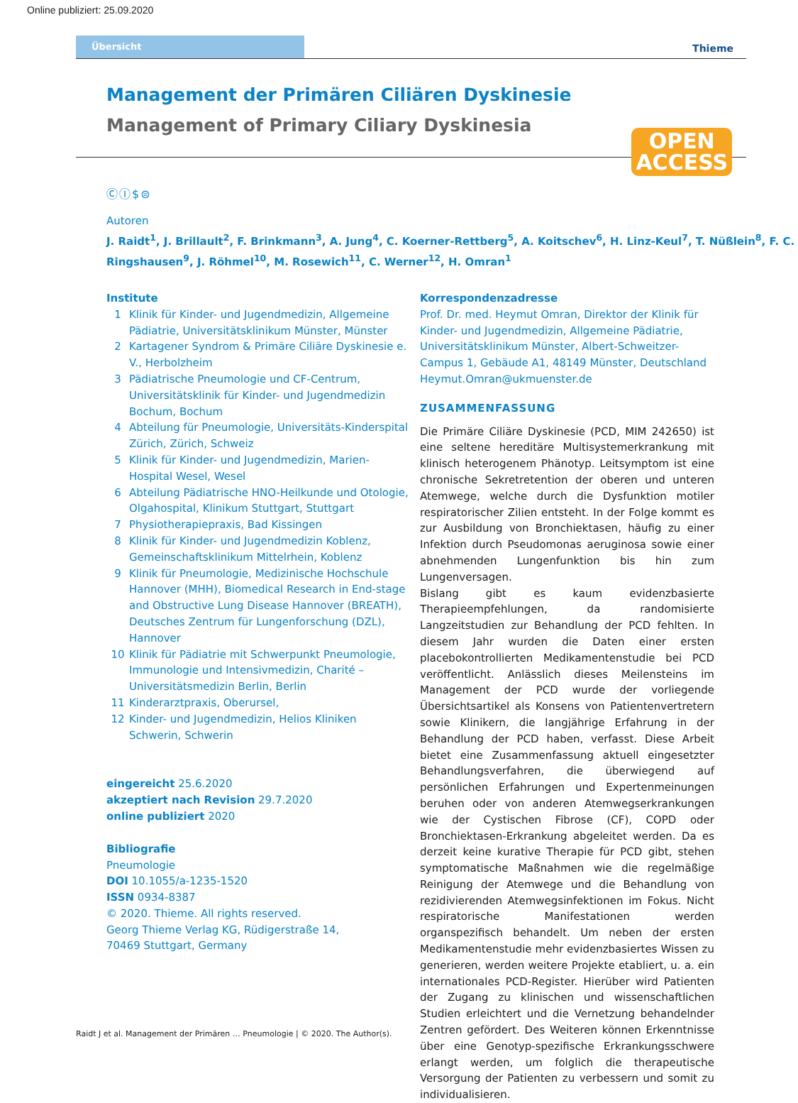Online publiziert: 25.09.2020
Übersicht Thieme
Management der Primären Ciliären Dyskinesie
Management of Primary Ciliary Dyskinesia
OPEN
ACCESS
ⒸⒾ$⊜
Autoren
J. Raidt<sup>1</sup>, J. Brillault<sup>2</sup>, F. Brinkmann<sup>3</sup>, A. Jung<sup>4</sup>, C. Koerner-Rettberg<sup>5</sup>, A. Koitschev<sup>6</sup>, H. Linz-Keul<sup>7</sup>, T. Nüßlein<sup>8</sup>, F. C. Ringshausen<sup>9</sup>, J. Röhmel<sup>10</sup>, M. Rosewich<sup>11</sup>, C. Werner<sup>12</sup>, H. Omran<sup>1</sup>
Institute
| 1 | Klinik für Kinder- und Jugendmedizin, Allgemeine Pädiatrie, Universitätsklinikum Münster, Münster |
| 2 | Kartagener Syndrom & Primäre Ciliäre Dyskinesie e. V., Herbolzheim |
| 3 | Pädiatrische Pneumologie und CF-Centrum, Universitätsklinik für Kinder- und Jugendmedizin Bochum, Bochum |
| 4 | Abteilung für Pneumologie, Universitäts-Kinderspital Zürich, Zürich, Schweiz |
| 5 | Klinik für Kinder- und Jugendmedizin, Marien-Hospital Wesel, Wesel |
| 6 | Abteilung Pädiatrische HNO-Heilkunde und Otologie, Olgahospital, Klinikum Stuttgart, Stuttgart |
| 7 | Physiotherapiepraxis, Bad Kissingen |
| 8 | Klinik für Kinder- und Jugendmedizin Koblenz, Gemeinschaftsklinikum Mittelrhein, Koblenz |
| 9 | Klinik für Pneumologie, Medizinische Hochschule Hannover (MHH), Biomedical Research in End-stage and Obstructive Lung Disease Hannover (BREATH), Deutsches Zentrum für Lungenforschung (DZL), Hannover |
| 10 | Klinik für Pädiatrie mit Schwerpunkt Pneumologie, Immunologie und Intensivmedizin, Charité – Universitätsmedizin Berlin, Berlin |
| 11 | Kinderarztpraxis, Oberursel, |
| 12 | Kinder- und Jugendmedizin, Helios Kliniken Schwerin, Schwerin |
eingereicht 25.6.2020
akzeptiert nach Revision 29.7.2020
online publiziert 2020
Bibliografie
Pneumologie
DOI 10.1055/a-1235-1520
ISSN 0934-8387
© 2020. Thieme. All rights reserved.
Georg Thieme Verlag KG, Rüdigerstraße 14,
70469 Stuttgart, Germany
Korrespondenzadresse
Prof. Dr. med. Heymut Omran, Direktor der Klinik für Kinder- und Jugendmedizin, Allgemeine Pädiatrie, Universitätsklinikum Münster, Albert-Schweitzer-Campus 1, Gebäude A1, 48149 Münster, Deutschland
Heymut.Omran@ukmuenster.de
ZUSAMMENFASSUNG
Die Primäre Ciliäre Dyskinesie (PCD, MIM 242650) ist eine seltene hereditäre Multisystemerkrankung mit klinisch heterogenem Phänotyp. Leitsymptom ist eine chronische Sekretretention der oberen und unteren Atemwege, welche durch die Dysfunktion motiler respiratorischer Zilien entsteht. In der Folge kommt es zur Ausbildung von Bronchiektasen, häufig zu einer Infektion durch Pseudomonas aeruginosa sowie einer abnehmenden Lungenfunktion bis hin zum Lungenversagen.
Bislang gibt es kaum evidenzbasierte Therapieempfehlungen, da randomisierte Langzeitstudien zur Behandlung der PCD fehlten. In diesem Jahr wurden die Daten einer ersten placebokontrollierten Medikamentenstudie bei PCD veröffentlicht. Anlässlich dieses Meilensteins im Management der PCD wurde der vorliegende Übersichtsartikel als Konsens von Patientenvertretern sowie Klinikern, die langjährige Erfahrung in der Behandlung der PCD haben, verfasst. Diese Arbeit bietet eine Zusammenfassung aktuell eingesetzter Behandlungsverfahren, die überwiegend auf persönlichen Erfahrungen und Expertenmeinungen beruhen oder von anderen Atemwegserkrankungen wie der Cystischen Fibrose (CF), COPD oder Bronchiektasen-Erkrankung abgeleitet werden. Da es derzeit keine kurative Therapie für PCD gibt, stehen symptomatische Maßnahmen wie die regelmäßige Reinigung der Atemwege und die Behandlung von rezidivierenden Atemwegsinfektionen im Fokus. Nicht respiratorische Manifestationen werden organspezifisch behandelt. Um neben der ersten Medikamentenstudie mehr evidenzbasiertes Wissen zu generieren, werden weitere Projekte etabliert, u. a. ein internationales PCD-Register. Hierüber wird Patienten der Zugang zu klinischen und wissenschaftlichen Studien erleichtert und die Vernetzung behandelnder Zentren gefördert. Des Weiteren können Erkenntnisse über eine Genotyp-spezifische Erkrankungsschwere erlangt werden, um folglich die therapeutische Versorgung der Patienten zu verbessern und somit zu individualisieren.
Raidt J et al. Management der Primären … Pneumologie | © 2020. The Author(s).